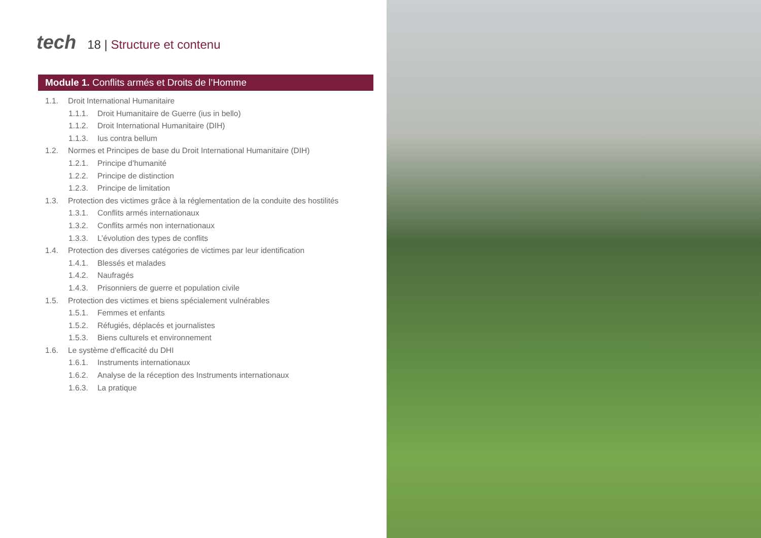tech
18 | Structure et contenu
Module 1. Conflits armés et Droits de l’Homme
1.1. Droit International Humanitaire
1.1.1. Droit Humanitaire de Guerre (ius in bello)
1.1.2. Droit International Humanitaire (DIH)
1.1.3. Ius contra bellum
1.2. Normes et Principes de base du Droit International Humanitaire (DIH)
1.2.1. Principe d’humanité
1.2.2. Principe de distinction
1.2.3. Principe de limitation
1.3. Protection des victimes grâce à la réglementation de la conduite des hostilités
1.3.1. Conflits armés internationaux
1.3.2. Conflits armés non internationaux
1.3.3. L’évolution des types de conflits
1.4. Protection des diverses catégories de victimes par leur identification
1.4.1. Blessés et malades
1.4.2. Naufragés
1.4.3. Prisonniers de guerre et population civile
1.5. Protection des victimes et biens spécialement vulnérables
1.5.1. Femmes et enfants
1.5.2. Réfugiés, déplacés et journalistes
1.5.3. Biens culturels et environnement
1.6. Le système d'efficacité du DHI
1.6.1. Instruments internationaux
1.6.2. Analyse de la réception des Instruments internationaux
1.6.3. La pratique